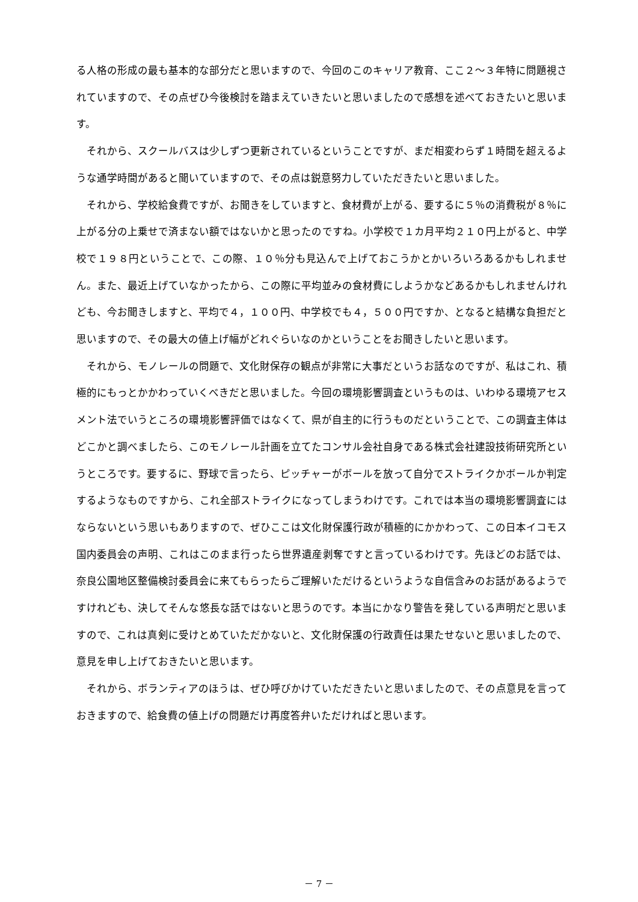る人格の形成の最も基本的な部分だと思いますので、今回のこのキャリア教育、ここ２～３年特に問題視されていますので、その点ぜひ今後検討を踏まえていきたいと思いましたので感想を述べておきたいと思います。
それから、スクールバスは少しずつ更新されているということですが、まだ相変わらず１時間を超えるような通学時間があると聞いていますので、その点は鋭意努力していただきたいと思いました。
それから、学校給食費ですが、お聞きをしていますと、食材費が上がる、要するに５％の消費税が８％に上がる分の上乗せで済まない額ではないかと思ったのですね。小学校で１カ月平均２１０円上がると、中学校で１９８円ということで、この際、１０％分も見込んで上げておこうかとかいろいろあるかもしれません。また、最近上げていなかったから、この際に平均並みの食材費にしようかなどあるかもしれませんけれども、今お聞きしますと、平均で４，１００円、中学校でも４，５００円ですか、となると結構な負担だと思いますので、その最大の値上げ幅がどれぐらいなのかということをお聞きしたいと思います。
それから、モノレールの問題で、文化財保存の観点が非常に大事だというお話なのですが、私はこれ、積極的にもっとかかわっていくべきだと思いました。今回の環境影響調査というものは、いわゆる環境アセスメント法でいうところの環境影響評価ではなくて、県が自主的に行うものだということで、この調査主体はどこかと調べましたら、このモノレール計画を立てたコンサル会社自身である株式会社建設技術研究所というところです。要するに、野球で言ったら、ピッチャーがボールを放って自分でストライクかボールか判定するようなものですから、これ全部ストライクになってしまうわけです。これでは本当の環境影響調査にはならないという思いもありますので、ぜひここは文化財保護行政が積極的にかかわって、この日本イコモス国内委員会の声明、これはこのまま行ったら世界遺産剥奪ですと言っているわけです。先ほどのお話では、奈良公園地区整備検討委員会に来てもらったらご理解いただけるというような自信含みのお話があるようですけれども、決してそんな悠長な話ではないと思うのです。本当にかなり警告を発している声明だと思いますので、これは真剣に受けとめていただかないと、文化財保護の行政責任は果たせないと思いましたので、意見を申し上げておきたいと思います。
それから、ボランティアのほうは、ぜひ呼びかけていただきたいと思いましたので、その点意見を言っておきますので、給食費の値上げの問題だけ再度答弁いただければと思います。
－ 7 －